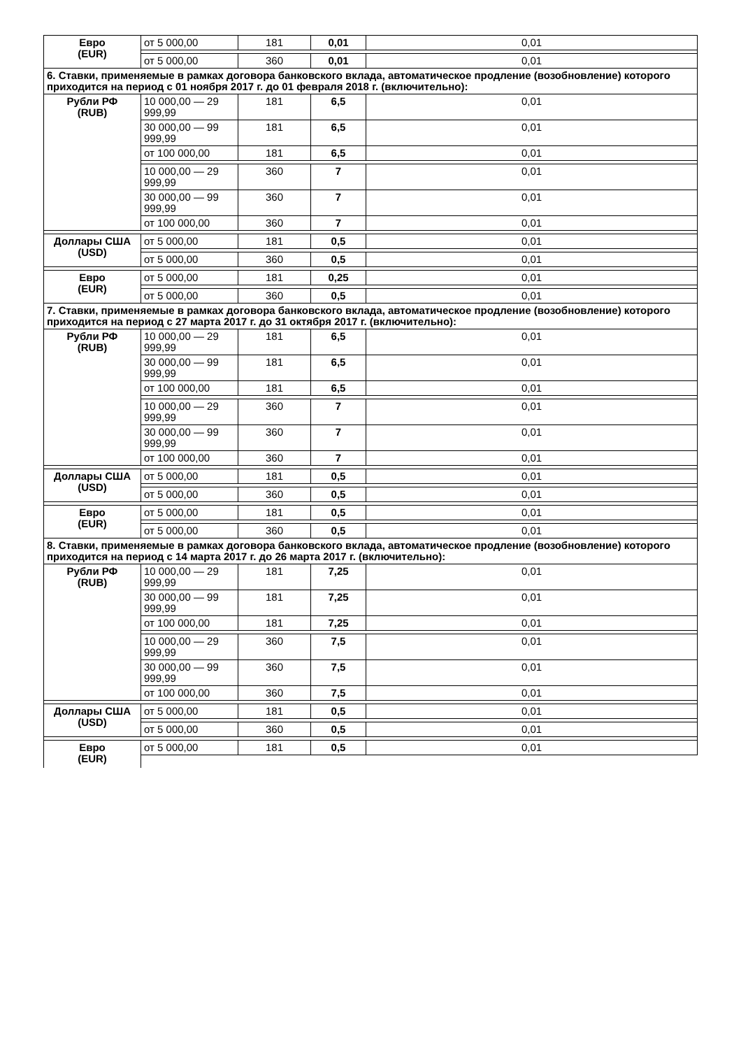| Евро (EUR) | от 5 000,00 | 181 | 0,01 | 0,01 |
| | от 5 000,00 | 360 | 0,01 | 0,01 |
| 6. Ставки, применяемые в рамках договора банковского вклада, автоматическое продление (возобновление) которого приходится на период с 01 ноября 2017 г. до 01 февраля 2018 г. (включительно): | | | | |
| Рубли РФ (RUB) | 10 000,00 — 29 999,99 | 181 | 6,5 | 0,01 |
| | 30 000,00 — 99 999,99 | 181 | 6,5 | 0,01 |
| | от 100 000,00 | 181 | 6,5 | 0,01 |
| | 10 000,00 — 29 999,99 | 360 | 7 | 0,01 |
| | 30 000,00 — 99 999,99 | 360 | 7 | 0,01 |
| | от 100 000,00 | 360 | 7 | 0,01 |
| Доллары США (USD) | от 5 000,00 | 181 | 0,5 | 0,01 |
| | от 5 000,00 | 360 | 0,5 | 0,01 |
| Евро (EUR) | от 5 000,00 | 181 | 0,25 | 0,01 |
| | от 5 000,00 | 360 | 0,5 | 0,01 |
| 7. Ставки, применяемые в рамках договора банковского вклада, автоматическое продление (возобновление) которого приходится на период с 27 марта 2017 г. до 31 октября 2017 г. (включительно): | | | | |
| Рубли РФ (RUB) | 10 000,00 — 29 999,99 | 181 | 6,5 | 0,01 |
| | 30 000,00 — 99 999,99 | 181 | 6,5 | 0,01 |
| | от 100 000,00 | 181 | 6,5 | 0,01 |
| | 10 000,00 — 29 999,99 | 360 | 7 | 0,01 |
| | 30 000,00 — 99 999,99 | 360 | 7 | 0,01 |
| | от 100 000,00 | 360 | 7 | 0,01 |
| Доллары США (USD) | от 5 000,00 | 181 | 0,5 | 0,01 |
| | от 5 000,00 | 360 | 0,5 | 0,01 |
| Евро (EUR) | от 5 000,00 | 181 | 0,5 | 0,01 |
| | от 5 000,00 | 360 | 0,5 | 0,01 |
| 8. Ставки, применяемые в рамках договора банковского вклада, автоматическое продление (возобновление) которого приходится на период с 14 марта 2017 г. до 26 марта 2017 г. (включительно): | | | | |
| Рубли РФ (RUB) | 10 000,00 — 29 999,99 | 181 | 7,25 | 0,01 |
| | 30 000,00 — 99 999,99 | 181 | 7,25 | 0,01 |
| | от 100 000,00 | 181 | 7,25 | 0,01 |
| | 10 000,00 — 29 999,99 | 360 | 7,5 | 0,01 |
| | 30 000,00 — 99 999,99 | 360 | 7,5 | 0,01 |
| | от 100 000,00 | 360 | 7,5 | 0,01 |
| Доллары США (USD) | от 5 000,00 | 181 | 0,5 | 0,01 |
| | от 5 000,00 | 360 | 0,5 | 0,01 |
| Евро (EUR) | от 5 000,00 | 181 | 0,5 | 0,01 |